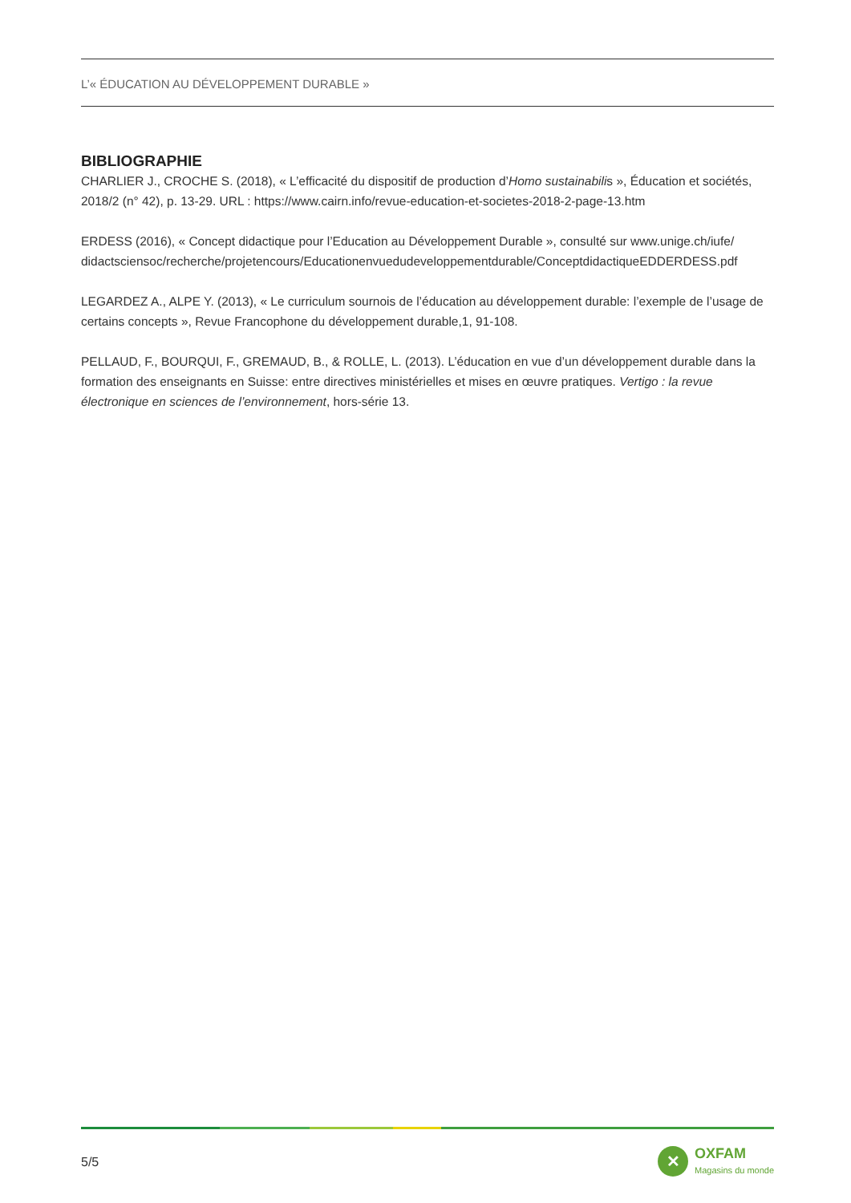L’« ÉDUCATION AU DÉVELOPPEMENT DURABLE »
BIBLIOGRAPHIE
CHARLIER J., CROCHE S. (2018), « L’efficacité du dispositif de production d’Homo sustainabilis », Éducation et sociétés, 2018/2 (n° 42), p. 13-29. URL : https://www.cairn.info/revue-education-et-societes-2018-2-page-13.htm
ERDESS (2016), « Concept didactique pour l’Education au Développement Durable », consulté sur www.unige.ch/iufe/ didactsciensoc/recherche/projetencours/Educationenvuedudeveloppementdurable/ConceptdidactiqueEDDERDESS.pdf
LEGARDEZ A., ALPE Y. (2013), « Le curriculum sournois de l’éducation au développement durable: l’exemple de l’usage de certains concepts », Revue Francophone du développement durable,1, 91-108.
PELLAUD, F., BOURQUI, F., GREMAUD, B., & ROLLE, L. (2013). L’éducation en vue d’un développement durable dans la formation des enseignants en Suisse: entre directives ministérielles et mises en œuvre pratiques. Vertigo : la revue électronique en sciences de l’environnement, hors-série 13.
5/5
✕
OXFAM
Magasins du monde